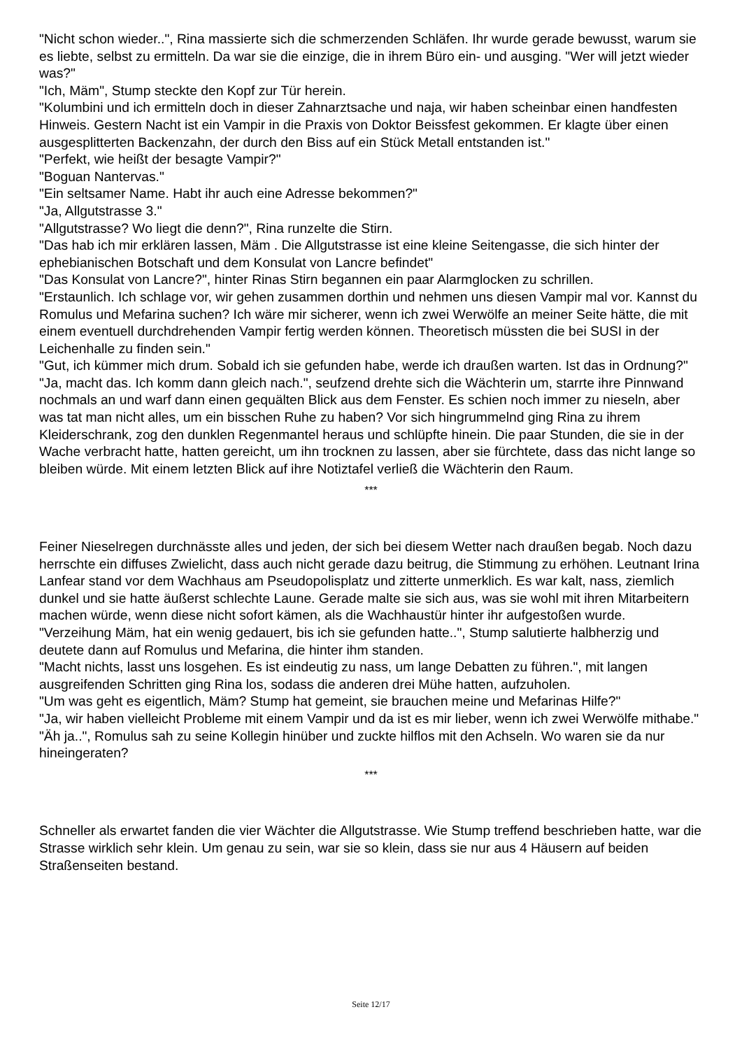"Nicht schon wieder..", Rina massierte sich die schmerzenden Schläfen. Ihr wurde gerade bewusst, warum sie es liebte, selbst zu ermitteln. Da war sie die einzige, die in ihrem Büro ein- und ausging. "Wer will jetzt wieder was?"
"Ich, Mäm", Stump steckte den Kopf zur Tür herein.
"Kolumbini und ich ermitteln doch in dieser Zahnarztsache und naja, wir haben scheinbar einen handfesten Hinweis. Gestern Nacht ist ein Vampir in die Praxis von Doktor Beissfest gekommen. Er klagte über einen ausgesplitterten Backenzahn, der durch den Biss auf ein Stück Metall entstanden ist."
"Perfekt, wie heißt der besagte Vampir?"
"Boguan Nantervas."
"Ein seltsamer Name. Habt ihr auch eine Adresse bekommen?"
"Ja, Allgutstrasse 3."
"Allgutstrasse? Wo liegt die denn?", Rina runzelte die Stirn.
"Das hab ich mir erklären lassen, Mäm . Die Allgutstrasse ist eine kleine Seitengasse, die sich hinter der ephebianischen Botschaft und dem Konsulat von Lancre befindet"
"Das Konsulat von Lancre?", hinter Rinas Stirn begannen ein paar Alarmglocken zu schrillen.
"Erstaunlich. Ich schlage vor, wir gehen zusammen dorthin und nehmen uns diesen Vampir mal vor. Kannst du Romulus und Mefarina suchen? Ich wäre mir sicherer, wenn ich zwei Werwölfe an meiner Seite hätte, die mit einem eventuell durchdrehenden Vampir fertig werden können. Theoretisch müssten die bei SUSI in der Leichenhalle zu finden sein."
"Gut, ich kümmer mich drum. Sobald ich sie gefunden habe, werde ich draußen warten. Ist das in Ordnung?"
"Ja, macht das. Ich komm dann gleich nach.", seufzend drehte sich die Wächterin um, starrte ihre Pinnwand nochmals an und warf dann einen gequälten Blick aus dem Fenster. Es schien noch immer zu nieseln, aber was tat man nicht alles, um ein bisschen Ruhe zu haben? Vor sich hingrummelnd ging Rina zu ihrem Kleiderschrank, zog den dunklen Regenmantel heraus und schlüpfte hinein. Die paar Stunden, die sie in der Wache verbracht hatte, hatten gereicht, um ihn trocknen zu lassen, aber sie fürchtete, dass das nicht lange so bleiben würde. Mit einem letzten Blick auf ihre Notiztafel verließ die Wächterin den Raum.
***
Feiner Nieselregen durchnässte alles und jeden, der sich bei diesem Wetter nach draußen begab. Noch dazu herrschte ein diffuses Zwielicht, dass auch nicht gerade dazu beitrug, die Stimmung zu erhöhen. Leutnant Irina Lanfear stand vor dem Wachhaus am Pseudopolisplatz und zitterte unmerklich. Es war kalt, nass, ziemlich dunkel und sie hatte äußerst schlechte Laune. Gerade malte sie sich aus, was sie wohl mit ihren Mitarbeitern machen würde, wenn diese nicht sofort kämen, als die Wachhaustür hinter ihr aufgestoßen wurde.
"Verzeihung Mäm, hat ein wenig gedauert, bis ich sie gefunden hatte..", Stump salutierte halbherzig und deutete dann auf Romulus und Mefarina, die hinter ihm standen.
"Macht nichts, lasst uns losgehen. Es ist eindeutig zu nass, um lange Debatten zu führen.", mit langen ausgreifenden Schritten ging Rina los, sodass die anderen drei Mühe hatten, aufzuholen.
"Um was geht es eigentlich, Mäm? Stump hat gemeint, sie brauchen meine und Mefarinas Hilfe?"
"Ja, wir haben vielleicht Probleme mit einem Vampir und da ist es mir lieber, wenn ich zwei Werwölfe mithabe."
"Äh ja..", Romulus sah zu seine Kollegin hinüber und zuckte hilflos mit den Achseln. Wo waren sie da nur hineingeraten?
***
Schneller als erwartet fanden die vier Wächter die Allgutstrasse. Wie Stump treffend beschrieben hatte, war die Strasse wirklich sehr klein. Um genau zu sein, war sie so klein, dass sie nur aus 4 Häusern auf beiden Straßenseiten bestand.
Seite 12/17